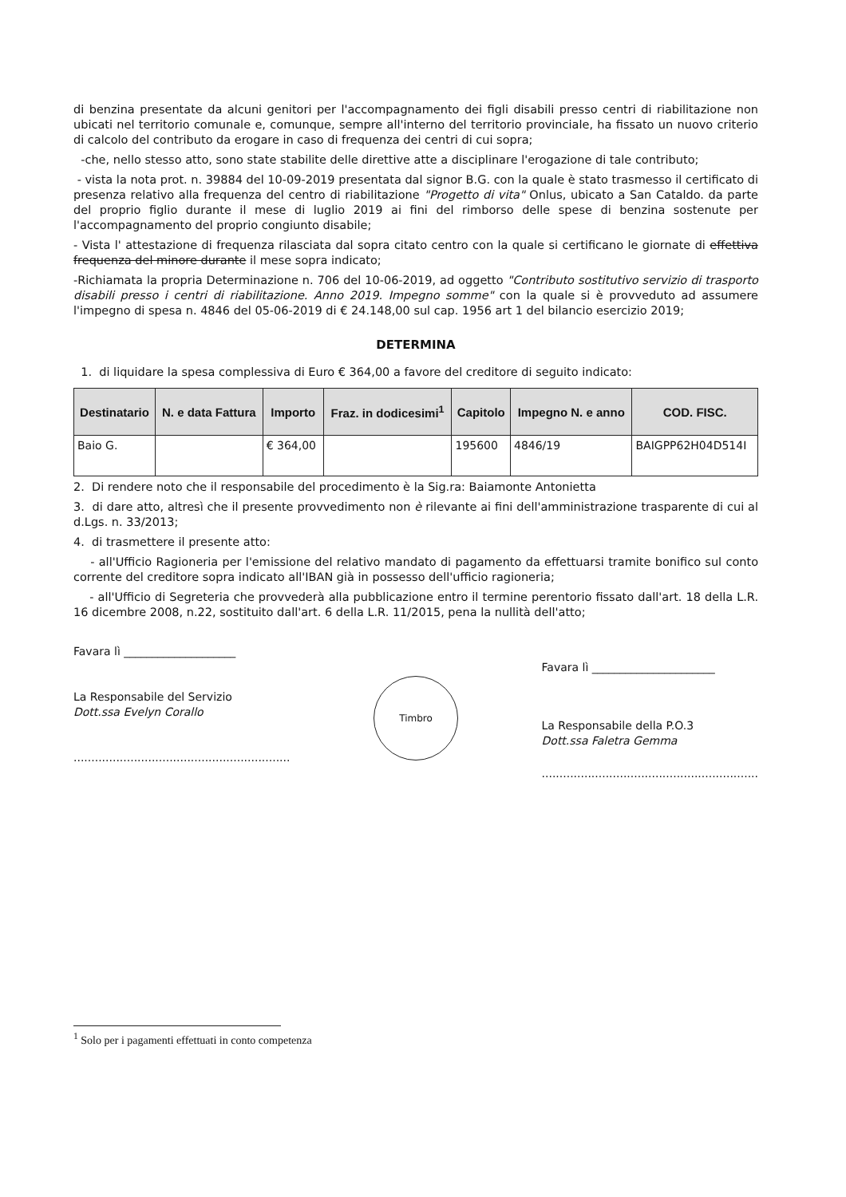di benzina presentate da alcuni genitori per l'accompagnamento dei figli disabili presso centri di riabilitazione non ubicati nel territorio comunale e, comunque, sempre all'interno del territorio provinciale, ha fissato un nuovo criterio di calcolo del contributo da erogare in caso di frequenza dei centri di cui sopra;
-che, nello stesso atto, sono state stabilite delle direttive atte a disciplinare l'erogazione di tale contributo;
- vista la nota prot. n. 39884 del 10-09-2019 presentata dal signor B.G. con la quale è stato trasmesso il certificato di presenza relativo alla frequenza del centro di riabilitazione "Progetto di vita" Onlus, ubicato a San Cataldo. da parte del proprio figlio durante il mese di luglio 2019 ai fini del rimborso delle spese di benzina sostenute per l'accompagnamento del proprio congiunto disabile;
- Vista l' attestazione di frequenza rilasciata dal sopra citato centro con la quale si certificano le giornate di effettiva frequenza del minore durante il mese sopra indicato;
-Richiamata la propria Determinazione n. 706 del 10-06-2019, ad oggetto "Contributo sostitutivo servizio di trasporto disabili presso i centri di riabilitazione. Anno 2019. Impegno somme" con la quale si è provveduto ad assumere l'impegno di spesa n. 4846 del 05-06-2019 di € 24.148,00 sul cap. 1956 art 1 del bilancio esercizio 2019;
DETERMINA
1. di liquidare la spesa complessiva di Euro € 364,00 a favore del creditore di seguito indicato:
| Destinatario | N. e data Fattura | Importo | Fraz. in dodicesimi<sup>1</sup> | Capitolo | Impegno N. e anno | COD. FISC. |
| --- | --- | --- | --- | --- | --- | --- |
| Baio G. | | € 364,00 | | 195600 | 4846/19 | BAIGPP62H04D514I |
2. Di rendere noto che il responsabile del procedimento è la Sig.ra: Baiamonte Antonietta
3. di dare atto, altresì che il presente provvedimento non è rilevante ai fini dell'amministrazione trasparente di cui al d.Lgs. n. 33/2013;
4. di trasmettere il presente atto:
- all'Ufficio Ragioneria per l'emissione del relativo mandato di pagamento da effettuarsi tramite bonifico sul conto corrente del creditore sopra indicato all'IBAN già in possesso dell'ufficio ragioneria;
- all'Ufficio di Segreteria che provvederà alla pubblicazione entro il termine perentorio fissato dall'art. 18 della L.R. 16 dicembre 2008, n.22, sostituito dall'art. 6 della L.R. 11/2015, pena la nullità dell'atto;
Favara lì ____________________
La Responsabile del Servizio
Dott.ssa Evelyn Corallo
.............................................................
Timbro
Favara lì ______________________
La Responsabile della P.O.3
Dott.ssa Faletra Gemma
.............................................................
<sup>1</sup> Solo per i pagamenti effettuati in conto competenza